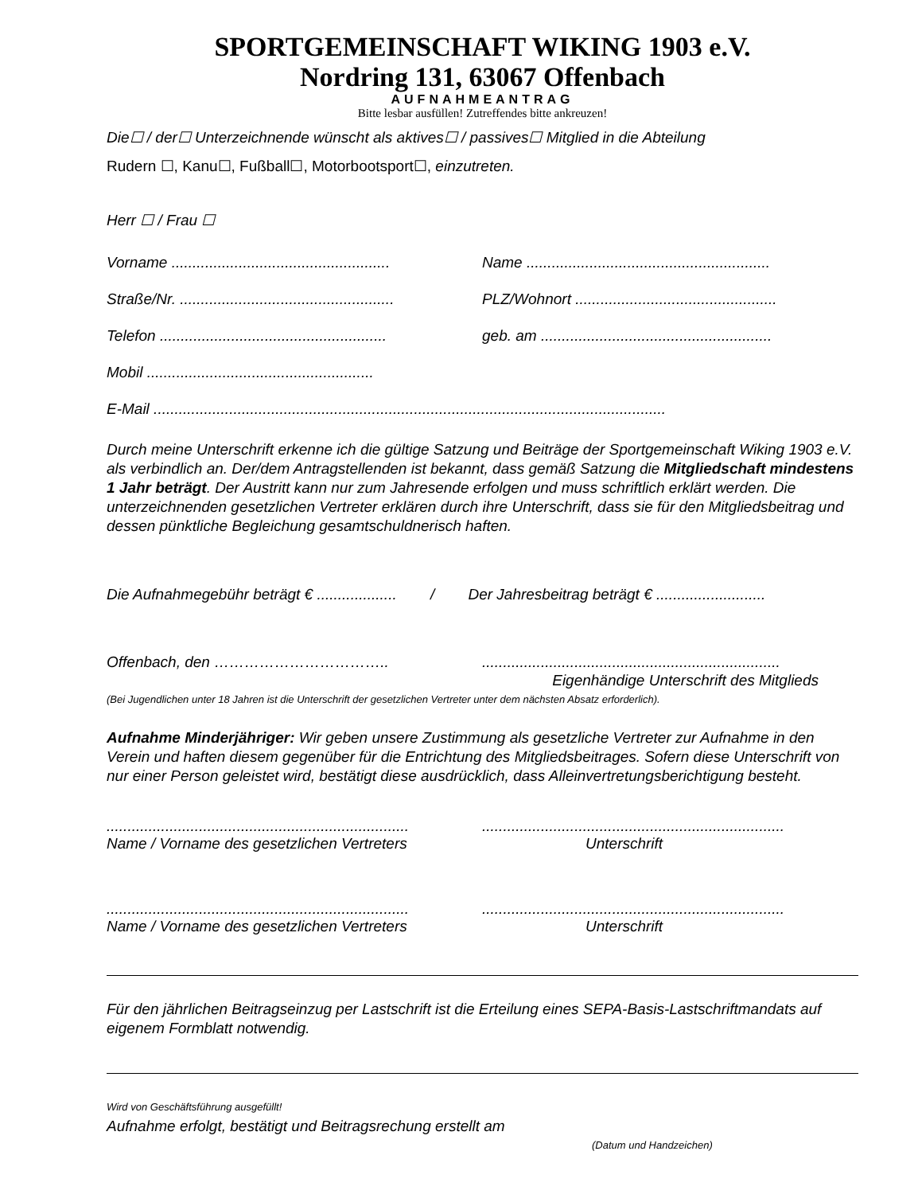SPORTGEMEINSCHAFT WIKING 1903 e.V.
Nordring 131, 63067 Offenbach
AUFNAHMEANTRAG
Bitte lesbar ausfüllen! Zutreffendes bitte ankreuzen!
Die☐ / der☐ Unterzeichnende wünscht als aktives☐ / passives☐ Mitglied in die Abteilung
Rudern ☐, Kanu☐, Fußball☐, Motorbootsport☐, einzutreten.
Herr ☐ / Frau ☐
Vorname .................................................... Name ..........................................................
Straße/Nr. ................................................... PLZ/Wohnort ................................................
Telefon ...................................................... geb. am .......................................................
Mobil ......................................................
E-Mail ..........................................................................................................................
Durch meine Unterschrift erkenne ich die gültige Satzung und Beiträge der Sportgemeinschaft Wiking 1903 e.V. als verbindlich an. Der/dem Antragstellenden ist bekannt, dass gemäß Satzung die Mitgliedschaft mindestens 1 Jahr beträgt. Der Austritt kann nur zum Jahresende erfolgen und muss schriftlich erklärt werden. Die unterzeichnenden gesetzlichen Vertreter erklären durch ihre Unterschrift, dass sie für den Mitgliedsbeitrag und dessen pünktliche Begleichung gesamtschuldnerisch haften.
Die Aufnahmegebühr beträgt € ................... / Der Jahresbeitrag beträgt € ..........................
Offenbach, den …………………………….........................................................................
Eigenhändige Unterschrift des Mitglieds
(Bei Jugendlichen unter 18 Jahren ist die Unterschrift der gesetzlichen Vertreter unter dem nächsten Absatz erforderlich).
Aufnahme Minderjähriger: Wir geben unsere Zustimmung als gesetzliche Vertreter zur Aufnahme in den Verein und haften diesem gegenüber für die Entrichtung des Mitgliedsbeitrages. Sofern diese Unterschrift von nur einer Person geleistet wird, bestätigt diese ausdrücklich, dass Alleinvertretungsberichtigung besteht.
................................................................................................................................................
Name / Vorname des gesetzlichen Vertreters Unterschrift
................................................................................................................................................
Name / Vorname des gesetzlichen Vertreters Unterschrift
Für den jährlichen Beitragseinzug per Lastschrift ist die Erteilung eines SEPA-Basis-Lastschriftmandats auf eigenem Formblatt notwendig.
Wird von Geschäftsführung ausgefüllt!
Aufnahme erfolgt, bestätigt und Beitragsrechung erstellt am
(Datum und Handzeichen)